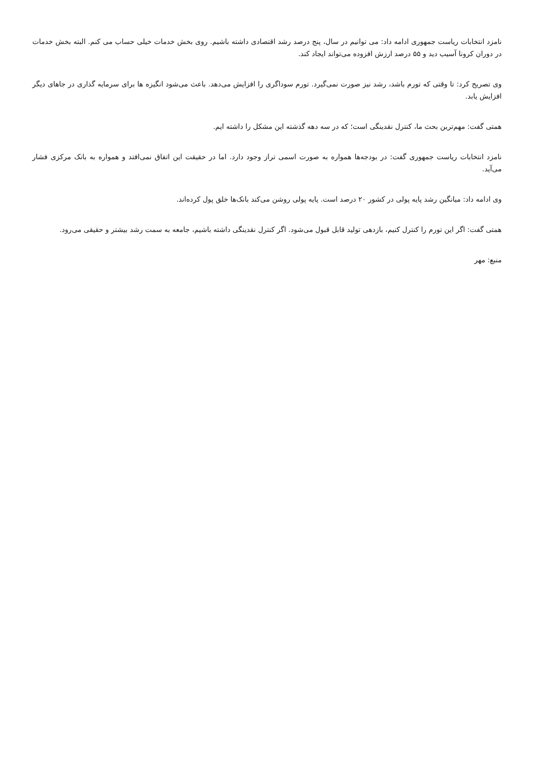نامزد انتخابات ریاست جمهوری ادامه داد: می توانیم در سال، پنج درصد رشد اقتصادی داشته باشیم. روی بخش خدمات خیلی حساب می کنم. البته بخش خدمات در دوران کرونا آسیب دید و ۵۵ درصد ارزش افزوده می‌تواند ایجاد کند.
وی تصریح کرد: تا وقتی که تورم باشد، رشد نیز صورت نمی‌گیرد. تورم سوداگری را افزایش می‌دهد. باعث می‌شود انگیزه ها برای سرمایه گذاری در جاهای دیگر افزایش یابد.
همتی گفت: مهم‌ترین بحث ما، کنترل نقدینگی است؛ که در سه دهه گذشته این مشکل را داشته ایم.
نامزد انتخابات ریاست جمهوری گفت: در بودجه‌ها همواره به صورت اسمی تراز وجود دارد. اما در حقیقت این اتفاق نمی‌افتد و همواره به بانک مرکزی فشار می‌آید.
وی ادامه داد: میانگین رشد پایه پولی در کشور ۲۰ درصد است. پایه پولی روشن می‌کند بانک‌ها خلق پول کرده‌اند.
همتی گفت: اگر این تورم را کنترل کنیم، بازدهی تولید قابل قبول می‌شود. اگر کنترل نقدینگی داشته باشیم، جامعه به سمت رشد بیشتر و حقیقی می‌رود.
منبع: مهر